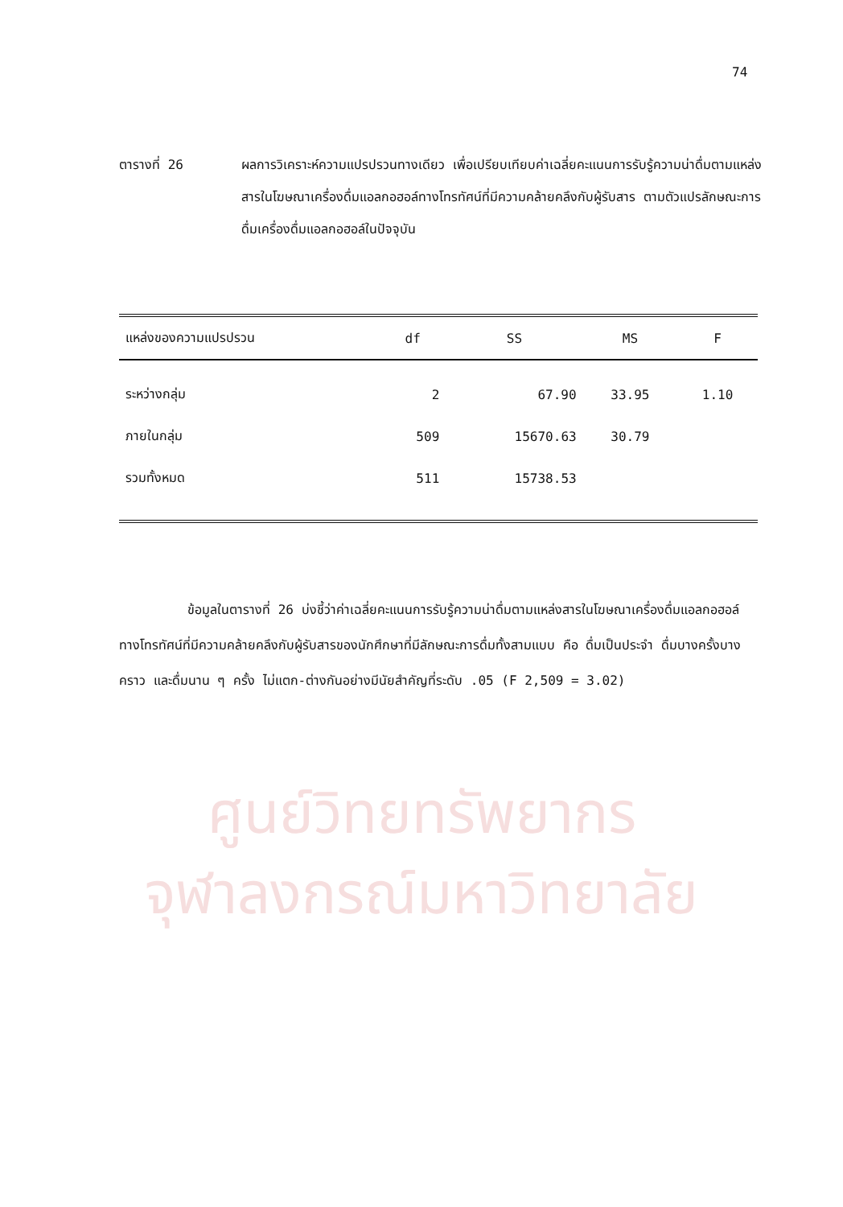74
ตารางที่ 26 ผลการวิเคราะห์ความแปรปรวนทางเดียว เพื่อเปรียบเทียบค่าเฉลี่ยคะแนนการรับรู้ความน่าดื่มตามแหล่งสารในโฆษณาเครื่องดื่มแอลกอฮอล์ทางโทรทัศน์ที่มีความคล้ายคลึงกับผู้รับสาร ตามตัวแปรลักษณะการดื่มเครื่องดื่มแอลกอฮอล์ในปัจจุบัน
| แหล่งของความแปรปรวน | df | SS | MS | F |
| --- | --- | --- | --- | --- |
| ระหว่างกลุ่ม | 2 | 67.90 | 33.95 | 1.10 |
| ภายในกลุ่ม | 509 | 15670.63 | 30.79 | |
| รวมทั้งหมด | 511 | 15738.53 | | |
ข้อมูลในตารางที่ 26 บ่งชี้ว่าค่าเฉลี่ยคะแนนการรับรู้ความน่าดื่มตามแหล่งสารในโฆษณาเครื่องดื่มแอลกอฮอล์ทางโทรทัศน์ที่มีความคล้ายคลึงกับผู้รับสารของนักศึกษาที่มีลักษณะการดื่มทั้งสามแบบ คือ ดื่มเป็นประจำ ดื่มบางครั้งบางคราว และดื่มนาน ๆ ครั้ง ไม่แตก-ต่างกันอย่างมีนัยสำคัญที่ระดับ .05 (F 2,509 = 3.02)
ศูนย์วิทยทรัพยากร
จุฬาลงกรณ์มหาวิทยาลัย